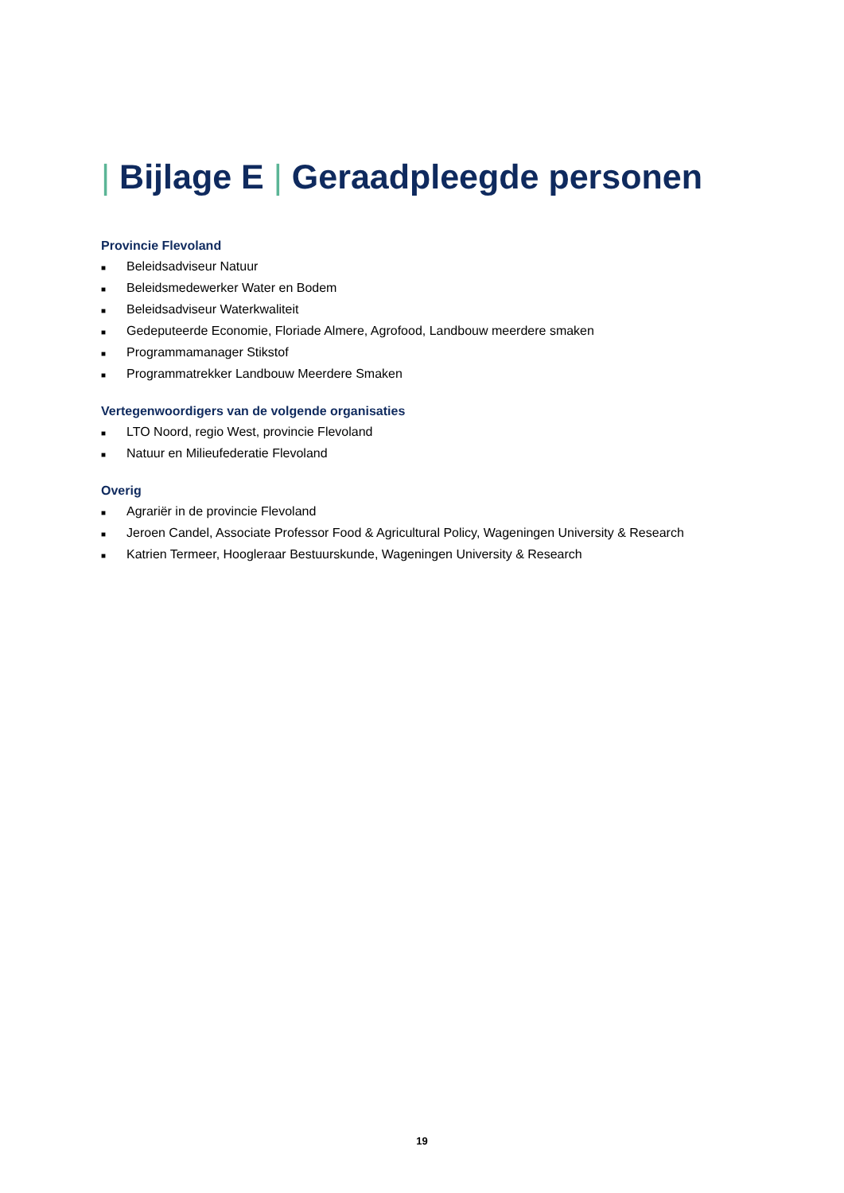| Bijlage E | Geraadpleegde personen
Provincie Flevoland
■ Beleidsadviseur Natuur
■ Beleidsmedewerker Water en Bodem
■ Beleidsadviseur Waterkwaliteit
■ Gedeputeerde Economie, Floriade Almere, Agrofood, Landbouw meerdere smaken
■ Programmamanager Stikstof
■ Programmatrekker Landbouw Meerdere Smaken
Vertegenwoordigers van de volgende organisaties
■ LTO Noord, regio West, provincie Flevoland
■ Natuur en Milieufederatie Flevoland
Overig
■ Agrariër in de provincie Flevoland
■ Jeroen Candel, Associate Professor Food & Agricultural Policy, Wageningen University & Research
■ Katrien Termeer, Hoogleraar Bestuurskunde, Wageningen University & Research
19